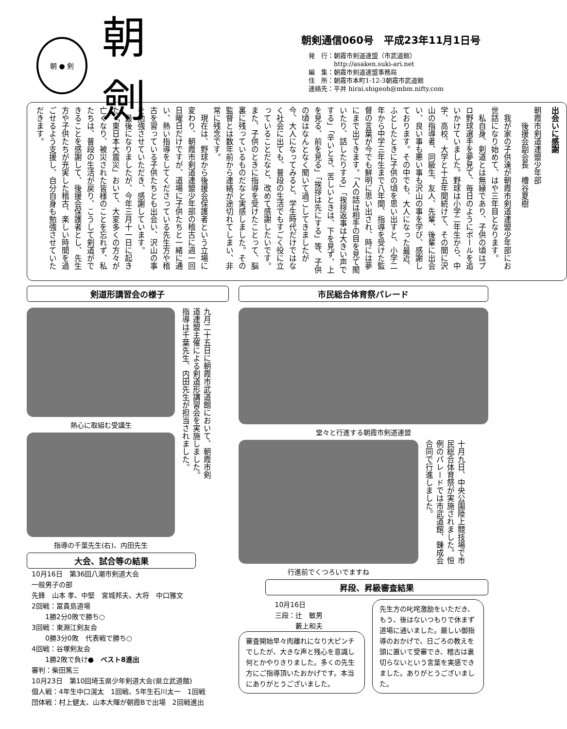朝 ● 剣
朝 劍
朝剣通信060号　平成23年11月1日号
発　行：朝霞市剣道連盟（市武道館）
　　　　http://asaken.suki-ari.net
編　集：朝霞市剣道連盟事務局
住　所：朝霞市本町1-12-3朝霞市武道館
連絡先：平井 hirai.shigeoh@mbm.nifty.com
出会いに感謝
朝霞市剣道連盟少年部
　　後援会副会長　槽谷夏樹
　我が家の子供達が朝霞市剣道連盟少年部にお世話になり始めて、はや三年目となります。
　私自身、剣道とは無縁であり、子供の頃はプロ野球選手を夢見て、毎日のようにボールを追いかけていました。野球は小学二年生から、中学、高校、大学と十五年間続けて、その間に沢山の指導者、同級生、友人、先輩、後輩に出会い、良い事も悪い事も沢山の事を学び、感謝しております。その中でも、大人になった最近、ふとしたときに子供の頃を思い出すと、小学二年から中学三年生まで八年間、指導を受けた監督の言葉が今でも鮮明に思い出され、時には夢にまで出てきます。「人の話は相手の目を見て聞いたり、話したりする」「挨拶返事は大きい声でする」「辛いとき、苦しいときは、下を見ず、上を見る、前を見る」「挨拶は先にする」等、子供の頃はなんとなく聞いて過ごしてきましたが今、大人になってみると、学生時代だけではなく社会に出ても、普段の生活でもすごく役に立っていることだなと、改めて感謝したいです。また、子供のときに指導を受けたことって、脳裏に残っているものだなと実感しました。その監督とは数年前から連絡が途切れてしまい、非常に残念です。
　現在は、野球から後援会保護者という立場に変わり、朝霞市剣道連盟少年部の稽古に週一回日曜日だけですが、道場に子供たちと一緒に通い、熱い指導をしてくださっている先生方や稽古を習っている子供たちとも出会い、沢山の事を勉強させていただき、感謝しています。
　最後になりましたが、今年三月十一日に起きた「東日本大震災」おいて、大変多くの方々が亡くなり、被災された皆様のことを忘れず、私たちは、普段の生活が戻り、こうして剣道ができることを感謝して、後援会保護者とし、先生方や子供たちが充実した稽古、楽しい時間を過ごせるよう支援し、自分自身も勉強させていただきます。
剣道形講習会の様子
熱心に取組む受講生
指導の千葉先生(右)、内田先生
九月二十五日に朝霞市武道館において、朝霞市剣道連盟主催による剣道形講習会を実施しました。指導は千葉先生、内田先生が担当されました。
大会、試合等の結果
10月16日　第36回八潮市剣道大会
一般男子の部
先鋒　山本 孝、中堅　宮城邦夫、大将　中口雅文
2回戦：冨貴島道場
　　1勝2分0敗で勝ち○
3回戦：東淵江剣友会
　　0勝3分0敗　代表戦で勝ち○
4回戦：谷塚剣友会
　　1勝2敗で負け●　ベスト8進出
審判：柴田篤三
10月23日　第10回埼玉県少年剣道大会(県立武道館)
個人戦：4年生中口滉太　1回戦、5年生石川太一　1回戦
団体戦：村上健太、山本大暉が朝霞Bで出場　2回戦進出
市民総合体育祭パレード
堂々と行進する朝霞市剣道連盟
行進前でくつろいでますね
十月九日、中央公園陸上競技場で市民総合体育祭が実施されました。恒例のパレードでは市武道館、錬成会合同で行進しました。
昇段、昇級審査結果
10月16日
三段：辻　敏男
　　　藪上和夫
審査開始早々肉離れになり大ピンチでしたが、大きな声と残心を意識し何とかやりきりました。多くの先生方にご指導頂いたおかげです。本当にありがとうございました。
先生方の叱咤激励をいただき、もう、後はないつもりで休まず道場に通いました。厳しい御指導のおかげで、日ごろの教えを頭に置いて受審でき、稽古は裏切らないという言葉を実感できました。ありがとうございました。